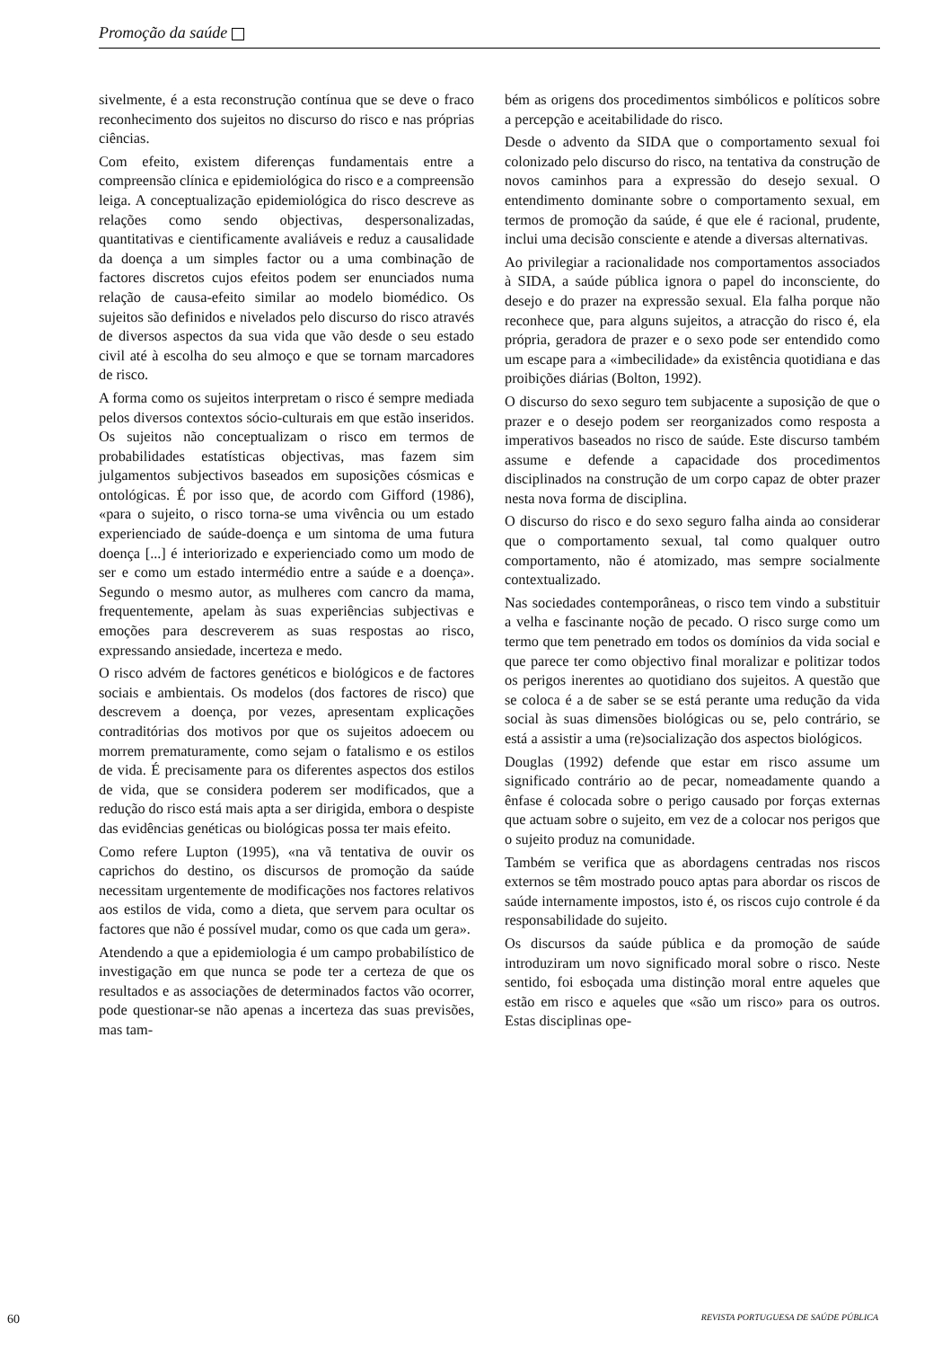Promoção da saúde
sivelmente, é a esta reconstrução contínua que se deve o fraco reconhecimento dos sujeitos no discurso do risco e nas próprias ciências.
Com efeito, existem diferenças fundamentais entre a compreensão clínica e epidemiológica do risco e a compreensão leiga. A conceptualização epidemiológica do risco descreve as relações como sendo objectivas, despersonalizadas, quantitativas e cientificamente avaliáveis e reduz a causalidade da doença a um simples factor ou a uma combinação de factores discretos cujos efeitos podem ser enunciados numa relação de causa-efeito similar ao modelo biomédico. Os sujeitos são definidos e nivelados pelo discurso do risco através de diversos aspectos da sua vida que vão desde o seu estado civil até à escolha do seu almoço e que se tornam marcadores de risco.
A forma como os sujeitos interpretam o risco é sempre mediada pelos diversos contextos sócio-culturais em que estão inseridos. Os sujeitos não conceptualizam o risco em termos de probabilidades estatísticas objectivas, mas fazem sim julgamentos subjectivos baseados em suposições cósmicas e ontológicas. É por isso que, de acordo com Gifford (1986), «para o sujeito, o risco torna-se uma vivência ou um estado experienciado de saúde-doença e um sintoma de uma futura doença [...] é interiorizado e experienciado como um modo de ser e como um estado intermédio entre a saúde e a doença». Segundo o mesmo autor, as mulheres com cancro da mama, frequentemente, apelam às suas experiências subjectivas e emoções para descreverem as suas respostas ao risco, expressando ansiedade, incerteza e medo.
O risco advém de factores genéticos e biológicos e de factores sociais e ambientais. Os modelos (dos factores de risco) que descrevem a doença, por vezes, apresentam explicações contraditórias dos motivos por que os sujeitos adoecem ou morrem prematuramente, como sejam o fatalismo e os estilos de vida. É precisamente para os diferentes aspectos dos estilos de vida, que se considera poderem ser modificados, que a redução do risco está mais apta a ser dirigida, embora o despiste das evidências genéticas ou biológicas possa ter mais efeito.
Como refere Lupton (1995), «na vã tentativa de ouvir os caprichos do destino, os discursos de promoção da saúde necessitam urgentemente de modificações nos factores relativos aos estilos de vida, como a dieta, que servem para ocultar os factores que não é possível mudar, como os que cada um gera».
Atendendo a que a epidemiologia é um campo probabilístico de investigação em que nunca se pode ter a certeza de que os resultados e as associações de determinados factos vão ocorrer, pode questionar-se não apenas a incerteza das suas previsões, mas tam-
bém as origens dos procedimentos simbólicos e políticos sobre a percepção e aceitabilidade do risco.
Desde o advento da SIDA que o comportamento sexual foi colonizado pelo discurso do risco, na tentativa da construção de novos caminhos para a expressão do desejo sexual. O entendimento dominante sobre o comportamento sexual, em termos de promoção da saúde, é que ele é racional, prudente, inclui uma decisão consciente e atende a diversas alternativas.
Ao privilegiar a racionalidade nos comportamentos associados à SIDA, a saúde pública ignora o papel do inconsciente, do desejo e do prazer na expressão sexual. Ela falha porque não reconhece que, para alguns sujeitos, a atracção do risco é, ela própria, geradora de prazer e o sexo pode ser entendido como um escape para a «imbecilidade» da existência quotidiana e das proibições diárias (Bolton, 1992).
O discurso do sexo seguro tem subjacente a suposição de que o prazer e o desejo podem ser reorganizados como resposta a imperativos baseados no risco de saúde. Este discurso também assume e defende a capacidade dos procedimentos disciplinados na construção de um corpo capaz de obter prazer nesta nova forma de disciplina.
O discurso do risco e do sexo seguro falha ainda ao considerar que o comportamento sexual, tal como qualquer outro comportamento, não é atomizado, mas sempre socialmente contextualizado.
Nas sociedades contemporâneas, o risco tem vindo a substituir a velha e fascinante noção de pecado. O risco surge como um termo que tem penetrado em todos os domínios da vida social e que parece ter como objectivo final moralizar e politizar todos os perigos inerentes ao quotidiano dos sujeitos. A questão que se coloca é a de saber se se está perante uma redução da vida social às suas dimensões biológicas ou se, pelo contrário, se está a assistir a uma (re)socialização dos aspectos biológicos.
Douglas (1992) defende que estar em risco assume um significado contrário ao de pecar, nomeadamente quando a ênfase é colocada sobre o perigo causado por forças externas que actuam sobre o sujeito, em vez de a colocar nos perigos que o sujeito produz na comunidade.
Também se verifica que as abordagens centradas nos riscos externos se têm mostrado pouco aptas para abordar os riscos de saúde internamente impostos, isto é, os riscos cujo controle é da responsabilidade do sujeito.
Os discursos da saúde pública e da promoção de saúde introduziram um novo significado moral sobre o risco. Neste sentido, foi esboçada uma distinção moral entre aqueles que estão em risco e aqueles que «são um risco» para os outros. Estas disciplinas ope-
60 REVISTA PORTUGUESA DE SAÚDE PÚBLICA